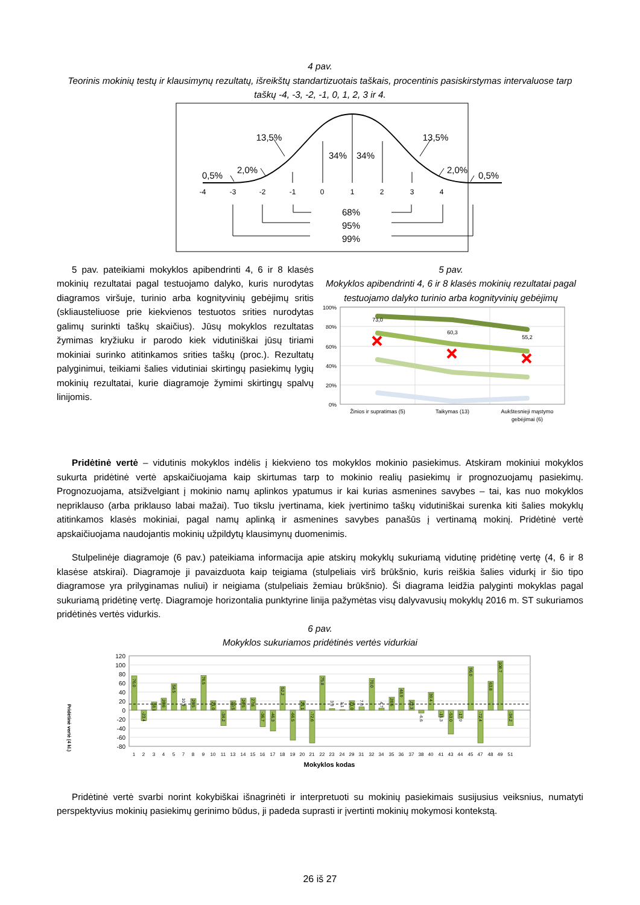4 pav.
Teorinis mokinių testų ir klausimynų rezultatų, išreikštų standartizuotais taškais, procentinis pasiskirstymas intervaluose tarp taškų -4, -3, -2, -1, 0, 1, 2, 3 ir 4.
13,5%
13,5%
34%
34%
2,0%
2,0%
0,5%
0,5%
68%
95%
99%
-4
-3
-2
-1
0
1
2
3
4
5 pav. pateikiami mokyklos apibendrinti 4, 6 ir 8 klasės mokinių rezultatai pagal testuojamo dalyko, kuris nurodytas diagramos viršuje, turinio arba kognityvinių gebėjimų sritis (skliausteliuose prie kiekvienos testuotos srities nurodytas galimų surinkti taškų skaičius). Jūsų mokyklos rezultatas žymimas kryžiuku ir parodo kiek vidutiniškai jūsų tiriami mokiniai surinko atitinkamos srities taškų (proc.). Rezultatų palyginimui, teikiami šalies vidutiniai skirtingų pasiekimų lygių mokinių rezultatai, kurie diagramoje žymimi skirtingų spalvų linijomis.
5 pav.
Mokyklos apibendrinti 4, 6 ir 8 klasės mokinių rezultatai pagal testuojamo dalyko turinio arba kognityvinių gebėjimų
100%
80%
60%
40%
20%
0%
73,0
60,3
55,2
Žinios ir supratimas (5)
Taikymas (13)
Aukštesnieji mąstymo
gebėjimai (6)
Pridėtinė vertė – vidutinis mokyklos indėlis į kiekvieno tos mokyklos mokinio pasiekimus. Atskiram mokiniui mokyklos sukurta pridėtinė vertė apskaičiuojama kaip skirtumas tarp to mokinio realių pasiekimų ir prognozuojamų pasiekimų. Prognozuojama, atsižvelgiant į mokinio namų aplinkos ypatumus ir kai kurias asmenines savybes – tai, kas nuo mokyklos nepriklauso (arba priklauso labai mažai). Tuo tikslu įvertinama, kiek įvertinimo taškų vidutiniškai surenka kiti šalies mokyklų atitinkamos klasės mokiniai, pagal namų aplinką ir asmenines savybes panašūs į vertinamą mokinį. Pridėtinė vertė apskaičiuojama naudojantis mokinių užpildytų klausimynų duomenimis.
Stulpelinėje diagramoje (6 pav.) pateikiama informacija apie atskirų mokyklų sukuriamą vidutinę pridėtinę vertę (4, 6 ir 8 klasėse atskirai). Diagramoje ji pavaizduota kaip teigiama (stulpeliais virš brūkšnio, kuris reiškia šalies vidurkį ir šio tipo diagramose yra prilyginamas nuliui) ir neigiama (stulpeliais žemiau brūkšnio). Ši diagrama leidžia palyginti mokyklas pagal sukuriamą pridėtinę vertę. Diagramoje horizontalia punktyrine linija pažymėtas visų dalyvavusių mokyklų 2016 m. ST sukuriamos pridėtinės vertės vidurkis.
6 pav.
Mokyklos sukuriamos pridėtinės vertės vidurkiai
120
100
80
60
40
20
0
-20
-40
-60
-80
Pridėtinė vertė (4 kl.)
76,0
-23,4
18,1
26,6
58,5
10,9
25,5
76,5
21,0
-34,2
20,5
26,5
27,1
-36,7
-46,3
52,2
-66,5
21,1
-72,6
75,8
3,3
1,1
21,0
7,0
70,0
4,7
28,5
48,9
22,3
-6,6
39,4
-15,3
-53,0
-17,9
96,0
-72,4
63,8
108,7
-34,2
1
2
3
4
5
7
8
9
10
11
13
14
15
16
17
18
19
20
21
22
23
24
29
31
32
34
35
36
37
38
40
41
43
44
45
47
48
49
51
Mokyklos kodas
Pridėtinė vertė svarbi norint kokybiškai išnagrinėti ir interpretuoti su mokinių pasiekimais susijusius veiksnius, numatyti perspektyvius mokinių pasiekimų gerinimo būdus, ji padeda suprasti ir įvertinti mokinių mokymosi kontekstą.
26 iš 27